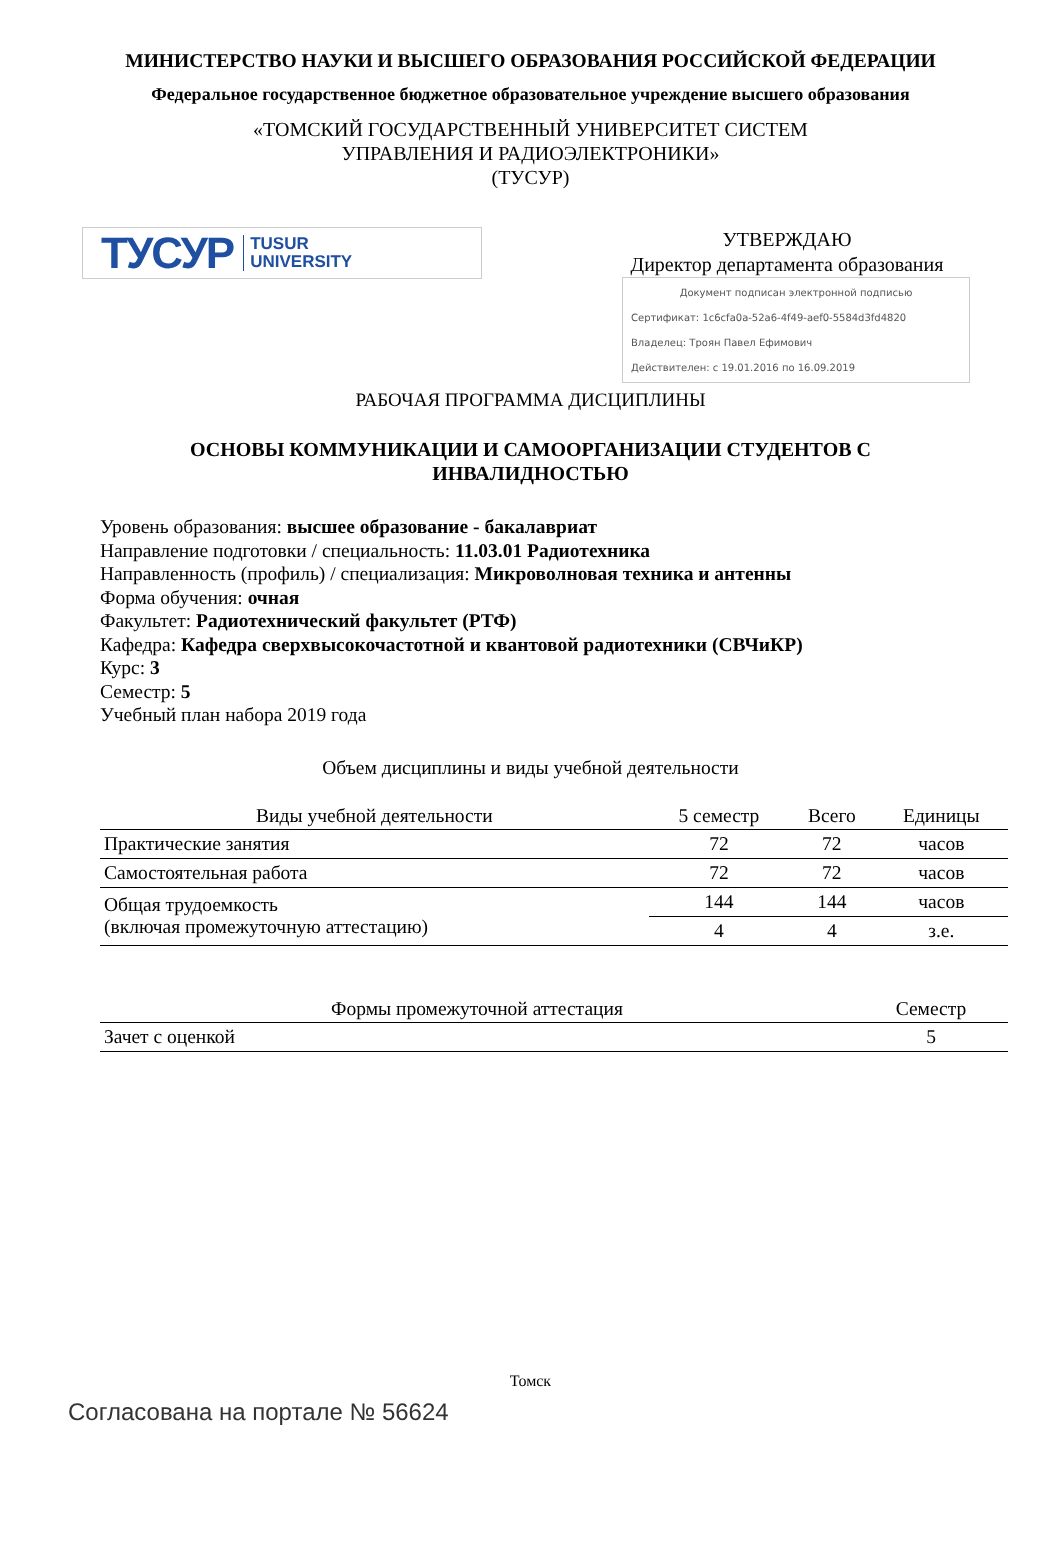МИНИСТЕРСТВО НАУКИ И ВЫСШЕГО ОБРАЗОВАНИЯ РОССИЙСКОЙ ФЕДЕРАЦИИ
Федеральное государственное бюджетное образовательное учреждение высшего образования
«ТОМСКИЙ ГОСУДАРСТВЕННЫЙ УНИВЕРСИТЕТ СИСТЕМ
УПРАВЛЕНИЯ И РАДИОЭЛЕКТРОНИКИ»
(ТУСУР)
ТУСУР TUSUR
UNIVERSITY
УТВЕРЖДАЮ
Директор департамента образования
Документ подписан электронной подписью
Сертификат: 1c6cfa0a-52a6-4f49-aef0-5584d3fd4820
Владелец: Троян Павел Ефимович
Действителен: с 19.01.2016 по 16.09.2019
РАБОЧАЯ ПРОГРАММА ДИСЦИПЛИНЫ
ОСНОВЫ КОММУНИКАЦИИ И САМООРГАНИЗАЦИИ СТУДЕНТОВ С
ИНВАЛИДНОСТЬЮ
Уровень образования: высшее образование - бакалавриат
Направление подготовки / специальность: 11.03.01 Радиотехника
Направленность (профиль) / специализация: Микроволновая техника и антенны
Форма обучения: очная
Факультет: Радиотехнический факультет (РТФ)
Кафедра: Кафедра сверхвысокочастотной и квантовой радиотехники (СВЧиКР)
Курс: 3
Семестр: 5
Учебный план набора 2019 года
Объем дисциплины и виды учебной деятельности
| Виды учебной деятельности | 5 семестр | Всего | Единицы |
| --- | --- | --- | --- |
| Практические занятия | 72 | 72 | часов |
| Самостоятельная работа | 72 | 72 | часов |
| Общая трудоемкость (включая промежуточную аттестацию) | 144 | 144 | часов |
| | 4 | 4 | з.е. |
| Формы промежуточной аттестация | Семестр |
| --- | --- |
| Зачет с оценкой | 5 |
Томск
Согласована на портале № 56624